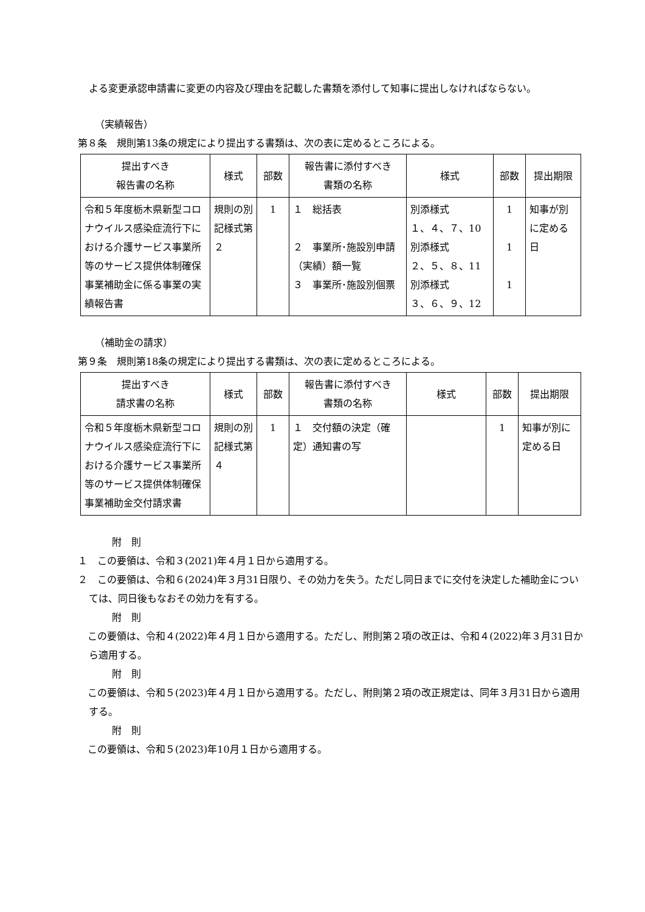よる変更承認申請書に変更の内容及び理由を記載した書類を添付して知事に提出しなければならない。
（実績報告）
第８条　規則第13条の規定により提出する書類は、次の表に定めるところによる。
| 提出すべき 報告書の名称 | 様式 | 部数 | 報告書に添付すべき 書類の名称 | 様式 | 部数 | 提出期限 |
| --- | --- | --- | --- | --- | --- | --- |
| 令和５年度栃木県新型コロナウイルス感染症流行下における介護サービス事業所等のサービス提供体制確保事業補助金に係る事業の実績報告書 | 規則の別記様式第２ | 1 | １ 総括表 ２ 事業所･施設別申請（実績）額一覧 ３ 事業所･施設別個票 | 別添様式 １、４、７、10 別添様式 ２、５、８、11 別添様式 ３、６、９、12 | 1 1 1 | 知事が別に定める日 |
（補助金の請求）
第９条　規則第18条の規定により提出する書類は、次の表に定めるところによる。
| 提出すべき 請求書の名称 | 様式 | 部数 | 報告書に添付すべき 書類の名称 | 様式 | 部数 | 提出期限 |
| --- | --- | --- | --- | --- | --- | --- |
| 令和５年度栃木県新型コロナウイルス感染症流行下における介護サービス事業所等のサービス提供体制確保事業補助金交付請求書 | 規則の別記様式第４ | 1 | １ 交付額の決定（確定）通知書の写 | | 1 | 知事が別に定める日 |
附　則
１　この要領は、令和３(2021)年４月１日から適用する。
２　この要領は、令和６(2024)年３月31日限り、その効力を失う。ただし同日までに交付を決定した補助金については、同日後もなおその効力を有する。
附　則
　この要領は、令和４(2022)年４月１日から適用する。ただし、附則第２項の改正は、令和４(2022)年３月31日から適用する。
附　則
　この要領は、令和５(2023)年４月１日から適用する。ただし、附則第２項の改正規定は、同年３月31日から適用する。
附　則
　この要領は、令和５(2023)年10月１日から適用する。